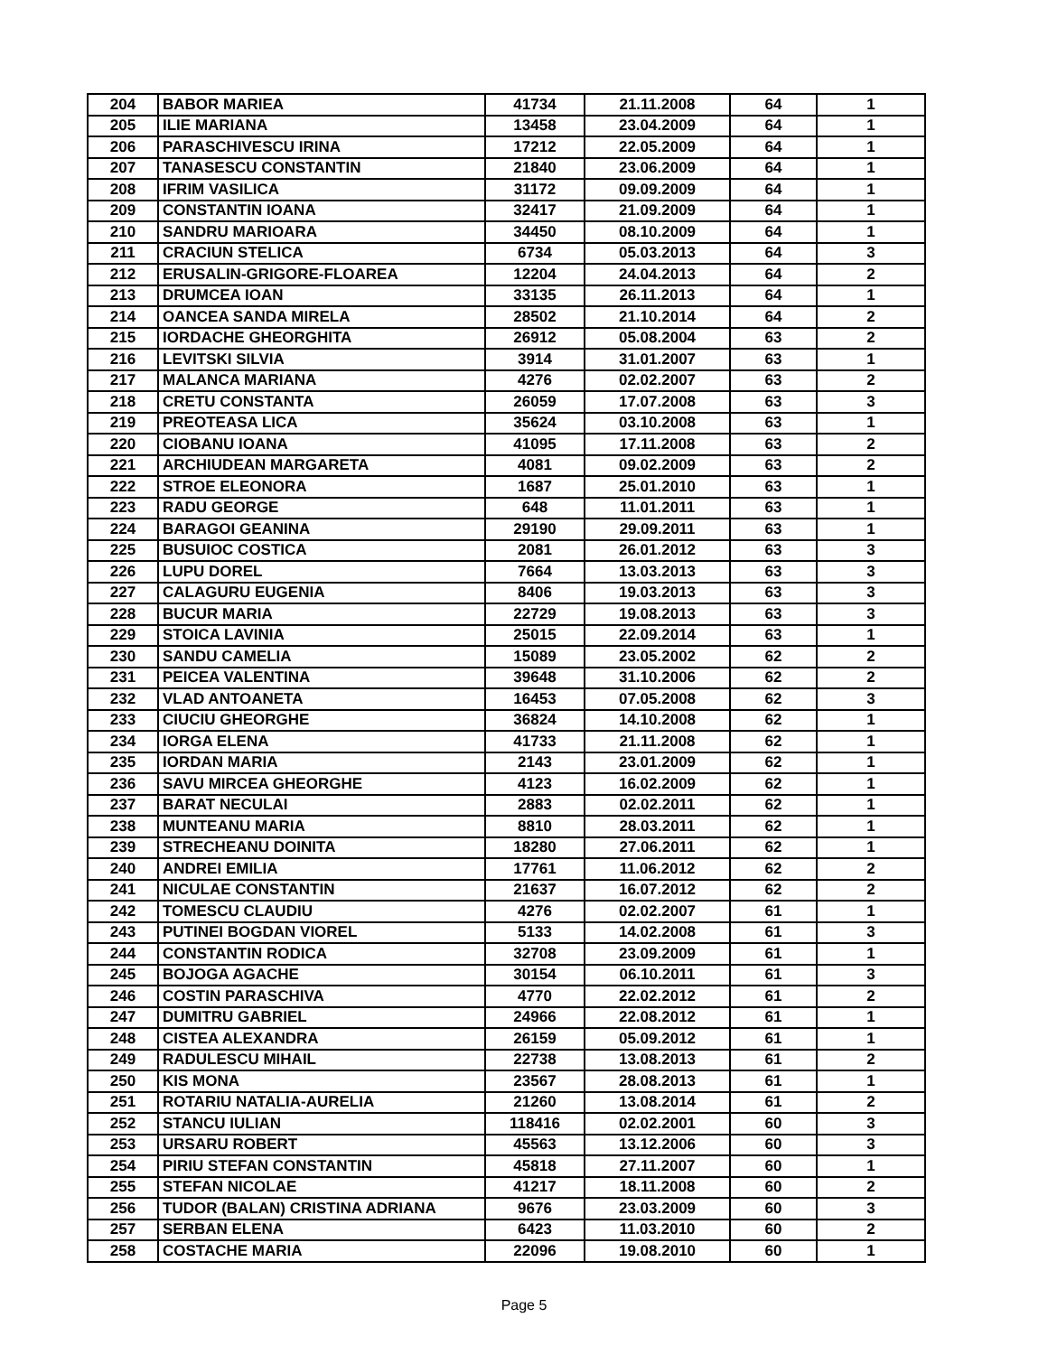| 204 | BABOR MARIEA | 41734 | 21.11.2008 | 64 | 1 |
| 205 | ILIE MARIANA | 13458 | 23.04.2009 | 64 | 1 |
| 206 | PARASCHIVESCU IRINA | 17212 | 22.05.2009 | 64 | 1 |
| 207 | TANASESCU CONSTANTIN | 21840 | 23.06.2009 | 64 | 1 |
| 208 | IFRIM VASILICA | 31172 | 09.09.2009 | 64 | 1 |
| 209 | CONSTANTIN IOANA | 32417 | 21.09.2009 | 64 | 1 |
| 210 | SANDRU MARIOARA | 34450 | 08.10.2009 | 64 | 1 |
| 211 | CRACIUN STELICA | 6734 | 05.03.2013 | 64 | 3 |
| 212 | ERUSALIN-GRIGORE-FLOAREA | 12204 | 24.04.2013 | 64 | 2 |
| 213 | DRUMCEA IOAN | 33135 | 26.11.2013 | 64 | 1 |
| 214 | OANCEA SANDA MIRELA | 28502 | 21.10.2014 | 64 | 2 |
| 215 | IORDACHE GHEORGHITA | 26912 | 05.08.2004 | 63 | 2 |
| 216 | LEVITSKI SILVIA | 3914 | 31.01.2007 | 63 | 1 |
| 217 | MALANCA MARIANA | 4276 | 02.02.2007 | 63 | 2 |
| 218 | CRETU CONSTANTA | 26059 | 17.07.2008 | 63 | 3 |
| 219 | PREOTEASA LICA | 35624 | 03.10.2008 | 63 | 1 |
| 220 | CIOBANU IOANA | 41095 | 17.11.2008 | 63 | 2 |
| 221 | ARCHIUDEAN MARGARETA | 4081 | 09.02.2009 | 63 | 2 |
| 222 | STROE ELEONORA | 1687 | 25.01.2010 | 63 | 1 |
| 223 | RADU GEORGE | 648 | 11.01.2011 | 63 | 1 |
| 224 | BARAGOI GEANINA | 29190 | 29.09.2011 | 63 | 1 |
| 225 | BUSUIOC COSTICA | 2081 | 26.01.2012 | 63 | 3 |
| 226 | LUPU DOREL | 7664 | 13.03.2013 | 63 | 3 |
| 227 | CALAGURU EUGENIA | 8406 | 19.03.2013 | 63 | 3 |
| 228 | BUCUR MARIA | 22729 | 19.08.2013 | 63 | 3 |
| 229 | STOICA LAVINIA | 25015 | 22.09.2014 | 63 | 1 |
| 230 | SANDU CAMELIA | 15089 | 23.05.2002 | 62 | 2 |
| 231 | PEICEA VALENTINA | 39648 | 31.10.2006 | 62 | 2 |
| 232 | VLAD ANTOANETA | 16453 | 07.05.2008 | 62 | 3 |
| 233 | CIUCIU GHEORGHE | 36824 | 14.10.2008 | 62 | 1 |
| 234 | IORGA ELENA | 41733 | 21.11.2008 | 62 | 1 |
| 235 | IORDAN MARIA | 2143 | 23.01.2009 | 62 | 1 |
| 236 | SAVU MIRCEA GHEORGHE | 4123 | 16.02.2009 | 62 | 1 |
| 237 | BARAT NECULAI | 2883 | 02.02.2011 | 62 | 1 |
| 238 | MUNTEANU MARIA | 8810 | 28.03.2011 | 62 | 1 |
| 239 | STRECHEANU DOINITA | 18280 | 27.06.2011 | 62 | 1 |
| 240 | ANDREI EMILIA | 17761 | 11.06.2012 | 62 | 2 |
| 241 | NICULAE CONSTANTIN | 21637 | 16.07.2012 | 62 | 2 |
| 242 | TOMESCU CLAUDIU | 4276 | 02.02.2007 | 61 | 1 |
| 243 | PUTINEI BOGDAN VIOREL | 5133 | 14.02.2008 | 61 | 3 |
| 244 | CONSTANTIN RODICA | 32708 | 23.09.2009 | 61 | 1 |
| 245 | BOJOGA AGACHE | 30154 | 06.10.2011 | 61 | 3 |
| 246 | COSTIN PARASCHIVA | 4770 | 22.02.2012 | 61 | 2 |
| 247 | DUMITRU GABRIEL | 24966 | 22.08.2012 | 61 | 1 |
| 248 | CISTEA ALEXANDRA | 26159 | 05.09.2012 | 61 | 1 |
| 249 | RADULESCU MIHAIL | 22738 | 13.08.2013 | 61 | 2 |
| 250 | KIS MONA | 23567 | 28.08.2013 | 61 | 1 |
| 251 | ROTARIU NATALIA-AURELIA | 21260 | 13.08.2014 | 61 | 2 |
| 252 | STANCU IULIAN | 118416 | 02.02.2001 | 60 | 3 |
| 253 | URSARU ROBERT | 45563 | 13.12.2006 | 60 | 3 |
| 254 | PIRIU STEFAN CONSTANTIN | 45818 | 27.11.2007 | 60 | 1 |
| 255 | STEFAN NICOLAE | 41217 | 18.11.2008 | 60 | 2 |
| 256 | TUDOR (BALAN) CRISTINA ADRIANA | 9676 | 23.03.2009 | 60 | 3 |
| 257 | SERBAN ELENA | 6423 | 11.03.2010 | 60 | 2 |
| 258 | COSTACHE MARIA | 22096 | 19.08.2010 | 60 | 1 |
Page 5